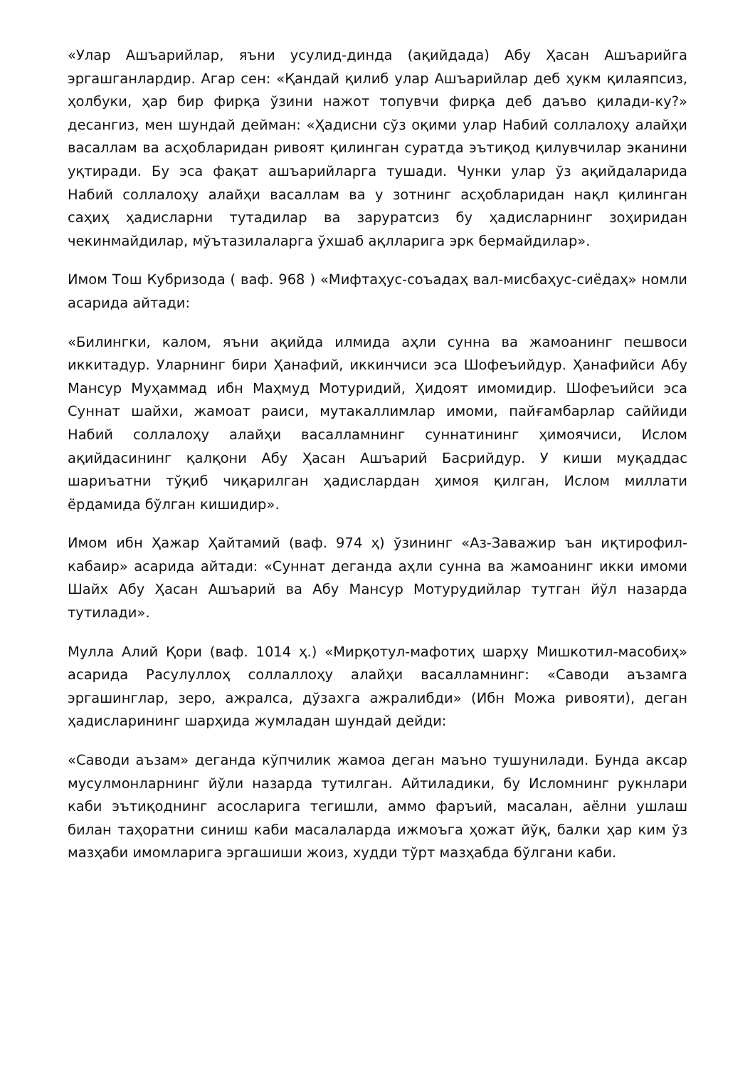«Улар Ашъарийлар, яъни усулид-динда (ақийдада) Абу Ҳасан Ашъарийга эргашганлардир. Агар сен: «Қандай қилиб улар Ашъарийлар деб ҳукм қилаяпсиз, ҳолбуки, ҳар бир фирқа ўзини нажот топувчи фирқа деб даъво қилади-ку?» десангиз, мен шундай дейман: «Ҳадисни сўз оқими улар Набий соллалоҳу алайҳи васаллам ва асҳобларидан ривоят қилинган суратда эътиқод қилувчилар эканини уқтиради. Бу эса фақат ашъарийларга тушади. Чунки улар ўз ақийдаларида Набий соллалоҳу алайҳи васаллам ва у зотнинг асҳобларидан нақл қилинган саҳиҳ ҳадисларни тутадилар ва заруратсиз бу ҳадисларнинг зоҳиридан чекинмайдилар, мўътазилаларга ўхшаб ақлларига эрк бермайдилар».
Имом Тош Кубризода ( ваф. 968 ) «Мифтаҳус-соъадаҳ вал-мисбаҳус-сиёдаҳ» номли асарида айтади:
«Билингки, калом, яъни ақийда илмида аҳли сунна ва жамоанинг пешвоси иккитадур. Уларнинг бири Ҳанафий, иккинчиси эса Шофеъийдур. Ҳанафийси Абу Мансур Муҳаммад ибн Маҳмуд Мотуридий, Ҳидоят имомидир. Шофеъийси эса Суннат шайхи, жамоат раиси, мутакаллимлар имоми, пайғамбарлар саййиди Набий соллалоҳу алайҳи васалламнинг суннатининг ҳимоячиси, Ислом ақийдасининг қалқони Абу Ҳасан Ашъарий Басрийдур. У киши муқаддас шариъатни тўқиб чиқарилган ҳадислардан ҳимоя қилган, Ислом миллати ёрдамида бўлган кишидир».
Имом ибн Ҳажар Ҳайтамий (ваф. 974 ҳ) ўзининг «Аз-Заважир ъан иқтирофил-кабаир» асарида айтади: «Суннат деганда аҳли сунна ва жамоанинг икки имоми Шайх Абу Ҳасан Ашъарий ва Абу Мансур Мотурудийлар тутган йўл назарда тутилади».
Мулла Алий Қори (ваф. 1014 ҳ.) «Мирқотул-мафотиҳ шарҳу Мишкотил-масобиҳ» асарида Расулуллоҳ соллаллоҳу алайҳи васалламнинг: «Саводи аъзамга эргашинглар, зеро, ажралса, дўзахга ажралибди» (Ибн Можа ривояти), деган ҳадисларининг шарҳида жумладан шундай дейди:
«Саводи аъзам» деганда кўпчилик жамоа деган маъно тушунилади. Бунда аксар мусулмонларнинг йўли назарда тутилган. Айтиладики, бу Исломнинг рукнлари каби эътиқоднинг асосларига тегишли, аммо фаръий, масалан, аёлни ушлаш билан таҳоратни синиш каби масалаларда ижмоъга ҳожат йўқ, балки ҳар ким ўз мазҳаби имомларига эргашиши жоиз, худди тўрт мазҳабда бўлгани каби.